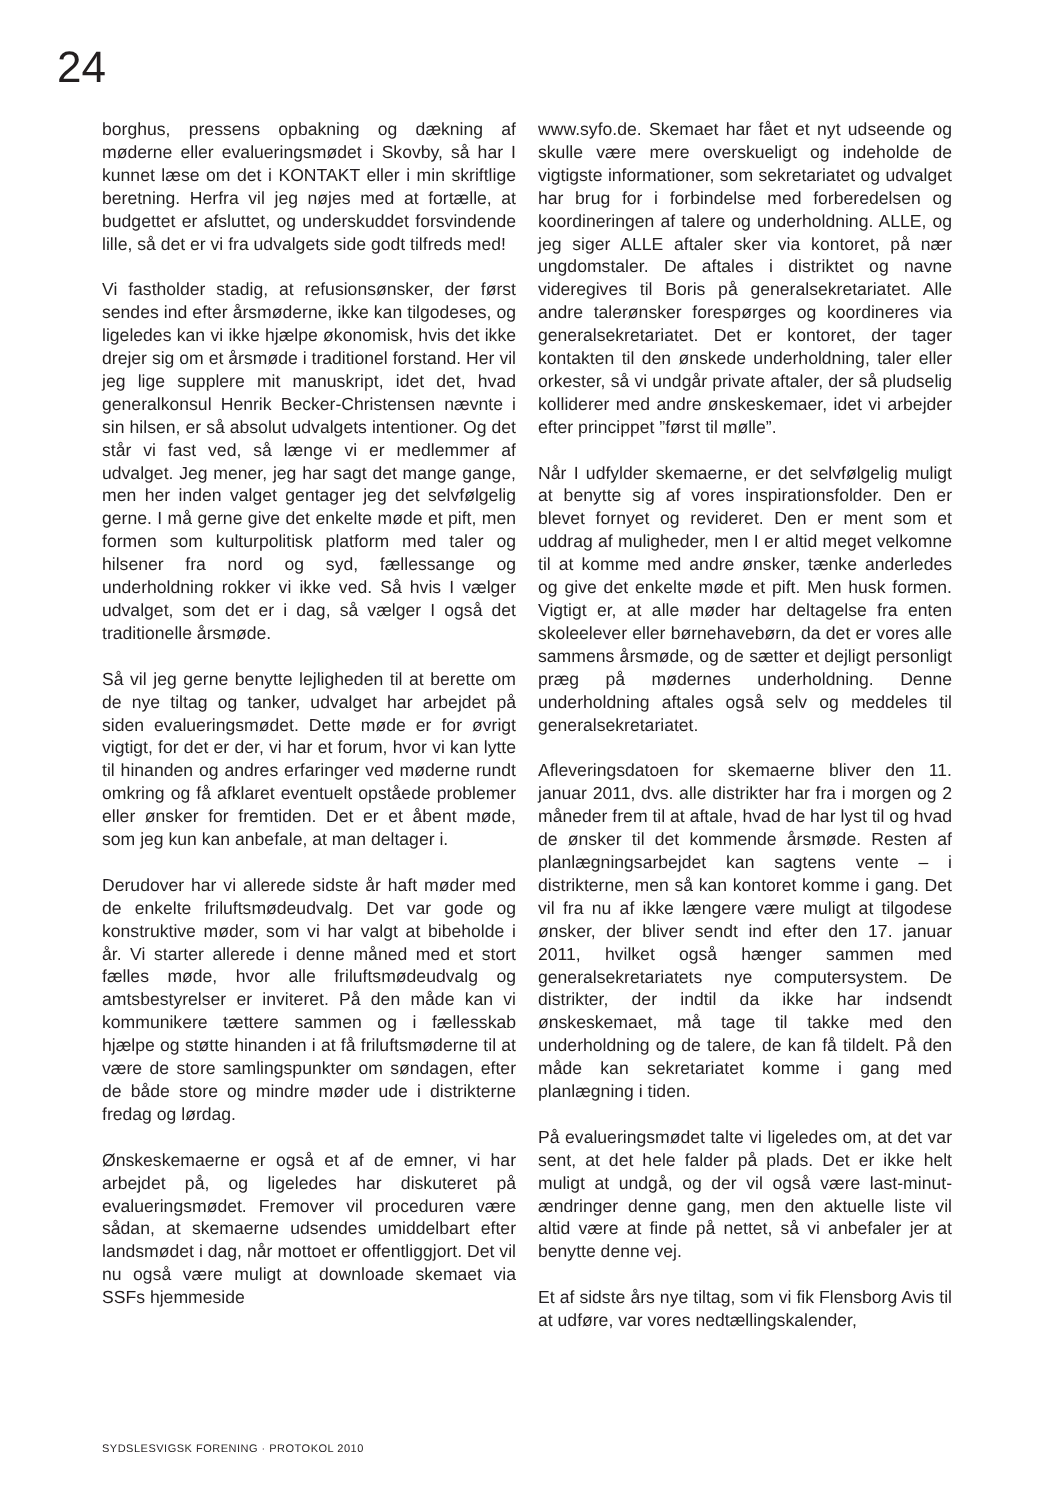24
borghus, pressens opbakning og dækning af møderne eller evalueringsmødet i Skovby, så har I kunnet læse om det i KONTAKT eller i min skriftlige beretning. Herfra vil jeg nøjes med at fortælle, at budgettet er afsluttet, og underskuddet forsvindende lille, så det er vi fra udvalgets side godt tilfreds med!
Vi fastholder stadig, at refusionsønsker, der først sendes ind efter årsmøderne, ikke kan tilgodeses, og ligeledes kan vi ikke hjælpe økonomisk, hvis det ikke drejer sig om et årsmøde i traditionel forstand. Her vil jeg lige supplere mit manuskript, idet det, hvad generalkonsul Henrik Becker-Christensen nævnte i sin hilsen, er så absolut udvalgets intentioner. Og det står vi fast ved, så længe vi er medlemmer af udvalget. Jeg mener, jeg har sagt det mange gange, men her inden valget gentager jeg det selvfølgelig gerne. I må gerne give det enkelte møde et pift, men formen som kulturpolitisk platform med taler og hilsener fra nord og syd, fællessange og underholdning rokker vi ikke ved. Så hvis I vælger udvalget, som det er i dag, så vælger I også det traditionelle årsmøde.
Så vil jeg gerne benytte lejligheden til at berette om de nye tiltag og tanker, udvalget har arbejdet på siden evalueringsmødet. Dette møde er for øvrigt vigtigt, for det er der, vi har et forum, hvor vi kan lytte til hinanden og andres erfaringer ved møderne rundt omkring og få afklaret eventuelt opståede problemer eller ønsker for fremtiden. Det er et åbent møde, som jeg kun kan anbefale, at man deltager i.
Derudover har vi allerede sidste år haft møder med de enkelte friluftsmødeudvalg. Det var gode og konstruktive møder, som vi har valgt at bibeholde i år. Vi starter allerede i denne måned med et stort fælles møde, hvor alle friluftsmødeudvalg og amtsbestyrelser er inviteret. På den måde kan vi kommunikere tættere sammen og i fællesskab hjælpe og støtte hinanden i at få friluftsmøderne til at være de store samlingspunkter om søndagen, efter de både store og mindre møder ude i distrikterne fredag og lørdag.
Ønskeskemaerne er også et af de emner, vi har arbejdet på, og ligeledes har diskuteret på evalueringsmødet. Fremover vil proceduren være sådan, at skemaerne udsendes umiddelbart efter landsmødet i dag, når mottoet er offentliggjort. Det vil nu også være muligt at downloade skemaet via SSFs hjemmeside
www.syfo.de. Skemaet har fået et nyt udseende og skulle være mere overskueligt og indeholde de vigtigste informationer, som sekretariatet og udvalget har brug for i forbindelse med forberedelsen og koordineringen af talere og underholdning. ALLE, og jeg siger ALLE aftaler sker via kontoret, på nær ungdomstaler. De aftales i distriktet og navne videregives til Boris på generalsekretariatet. Alle andre talerønsker forespørges og koordineres via generalsekretariatet. Det er kontoret, der tager kontakten til den ønskede underholdning, taler eller orkester, så vi undgår private aftaler, der så pludselig kolliderer med andre ønskeskemaer, idet vi arbejder efter princippet ”først til mølle”.
Når I udfylder skemaerne, er det selvfølgelig muligt at benytte sig af vores inspirationsfolder. Den er blevet fornyet og revideret. Den er ment som et uddrag af muligheder, men I er altid meget velkomne til at komme med andre ønsker, tænke anderledes og give det enkelte møde et pift. Men husk formen. Vigtigt er, at alle møder har deltagelse fra enten skoleelever eller børnehavebørn, da det er vores alle sammens årsmøde, og de sætter et dejligt personligt præg på mødernes underholdning. Denne underholdning aftales også selv og meddeles til generalsekretariatet.
Afleveringsdatoen for skemaerne bliver den 11. januar 2011, dvs. alle distrikter har fra i morgen og 2 måneder frem til at aftale, hvad de har lyst til og hvad de ønsker til det kommende årsmøde. Resten af planlægningsarbejdet kan sagtens vente – i distrikterne, men så kan kontoret komme i gang. Det vil fra nu af ikke længere være muligt at tilgodese ønsker, der bliver sendt ind efter den 17. januar 2011, hvilket også hænger sammen med generalsekretariatets nye computersystem. De distrikter, der indtil da ikke har indsendt ønskeskemaet, må tage til takke med den underholdning og de talere, de kan få tildelt. På den måde kan sekretariatet komme i gang med planlægning i tiden.
På evalueringsmødet talte vi ligeledes om, at det var sent, at det hele falder på plads. Det er ikke helt muligt at undgå, og der vil også være last-minut-ændringer denne gang, men den aktuelle liste vil altid være at finde på nettet, så vi anbefaler jer at benytte denne vej.
Et af sidste års nye tiltag, som vi fik Flensborg Avis til at udføre, var vores nedtællingskalender,
SYDSLESVIGSK FORENING · PROTOKOL 2010